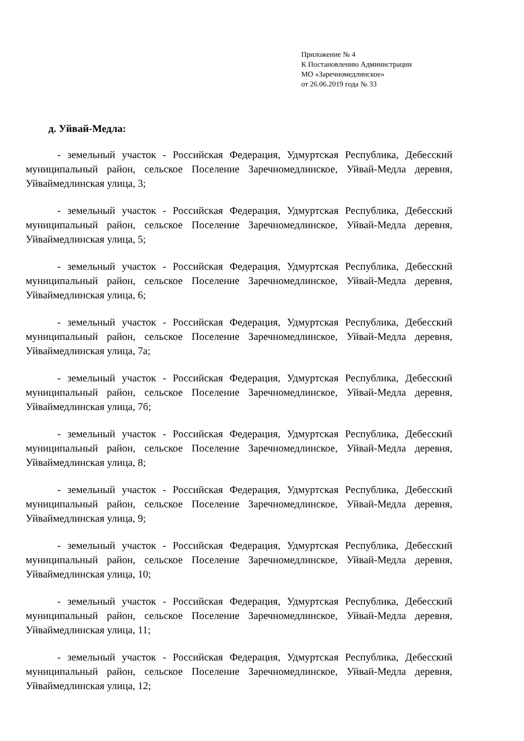Приложение № 4
К Постановлению Администрации
МО «Заречномедлинское»
от 26.06.2019 года № 33
д. Уйвай-Медла:
- земельный участок - Российская Федерация, Удмуртская Республика, Дебесский муниципальный район, сельское Поселение Заречномедлинское, Уйвай-Медла деревня, Уйваймедлинская улица, 3;
- земельный участок - Российская Федерация, Удмуртская Республика, Дебесский муниципальный район, сельское Поселение Заречномедлинское, Уйвай-Медла деревня, Уйваймедлинская улица, 5;
- земельный участок - Российская Федерация, Удмуртская Республика, Дебесский муниципальный район, сельское Поселение Заречномедлинское, Уйвай-Медла деревня, Уйваймедлинская улица, 6;
- земельный участок - Российская Федерация, Удмуртская Республика, Дебесский муниципальный район, сельское Поселение Заречномедлинское, Уйвай-Медла деревня, Уйваймедлинская улица, 7а;
- земельный участок - Российская Федерация, Удмуртская Республика, Дебесский муниципальный район, сельское Поселение Заречномедлинское, Уйвай-Медла деревня, Уйваймедлинская улица, 7б;
- земельный участок - Российская Федерация, Удмуртская Республика, Дебесский муниципальный район, сельское Поселение Заречномедлинское, Уйвай-Медла деревня, Уйваймедлинская улица, 8;
- земельный участок - Российская Федерация, Удмуртская Республика, Дебесский муниципальный район, сельское Поселение Заречномедлинское, Уйвай-Медла деревня, Уйваймедлинская улица, 9;
- земельный участок - Российская Федерация, Удмуртская Республика, Дебесский муниципальный район, сельское Поселение Заречномедлинское, Уйвай-Медла деревня, Уйваймедлинская улица, 10;
- земельный участок - Российская Федерация, Удмуртская Республика, Дебесский муниципальный район, сельское Поселение Заречномедлинское, Уйвай-Медла деревня, Уйваймедлинская улица, 11;
- земельный участок - Российская Федерация, Удмуртская Республика, Дебесский муниципальный район, сельское Поселение Заречномедлинское, Уйвай-Медла деревня, Уйваймедлинская улица, 12;